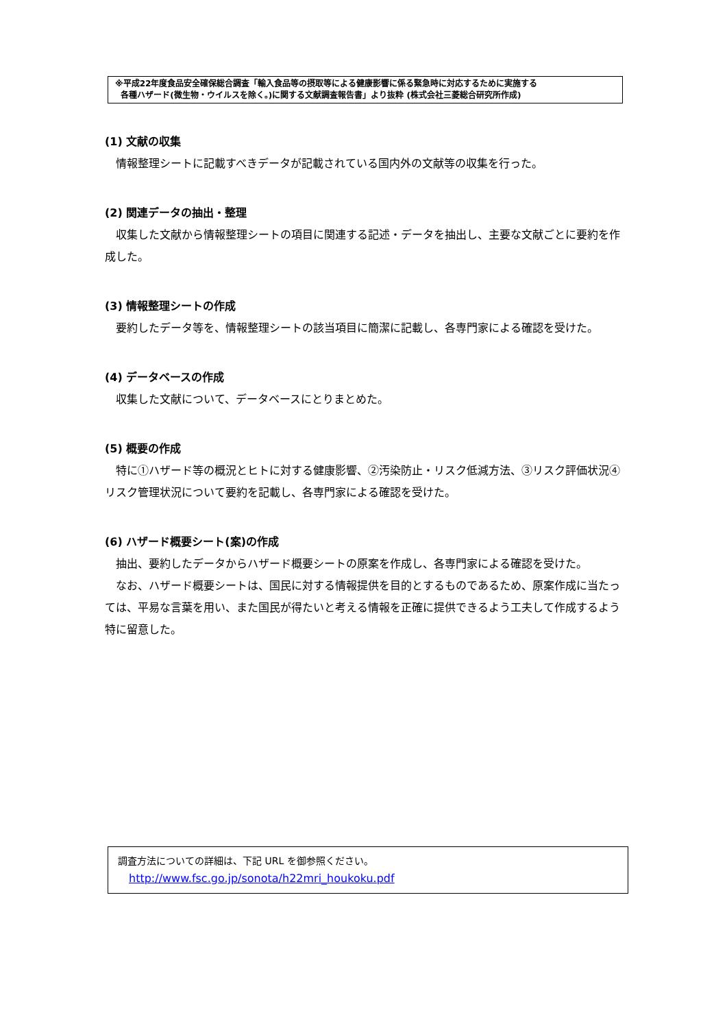※平成22年度食品安全確保総合調査「輸入食品等の摂取等による健康影響に係る緊急時に対応するために実施する
各種ハザード(微生物・ウイルスを除く。)に関する文献調査報告書」より抜粋 (株式会社三菱総合研究所作成)
(1) 文献の収集
情報整理シートに記載すべきデータが記載されている国内外の文献等の収集を行った。
(2) 関連データの抽出・整理
収集した文献から情報整理シートの項目に関連する記述・データを抽出し、主要な文献ごとに要約を作成した。
(3) 情報整理シートの作成
要約したデータ等を、情報整理シートの該当項目に簡潔に記載し、各専門家による確認を受けた。
(4) データベースの作成
収集した文献について、データベースにとりまとめた。
(5) 概要の作成
特に①ハザード等の概況とヒトに対する健康影響、②汚染防止・リスク低減方法、③リスク評価状況④リスク管理状況について要約を記載し、各専門家による確認を受けた。
(6) ハザード概要シート(案)の作成
抽出、要約したデータからハザード概要シートの原案を作成し、各専門家による確認を受けた。
なお、ハザード概要シートは、国民に対する情報提供を目的とするものであるため、原案作成に当たっては、平易な言葉を用い、また国民が得たいと考える情報を正確に提供できるよう工夫して作成するよう特に留意した。
調査方法についての詳細は、下記 URL を御参照ください。
http://www.fsc.go.jp/sonota/h22mri_houkoku.pdf